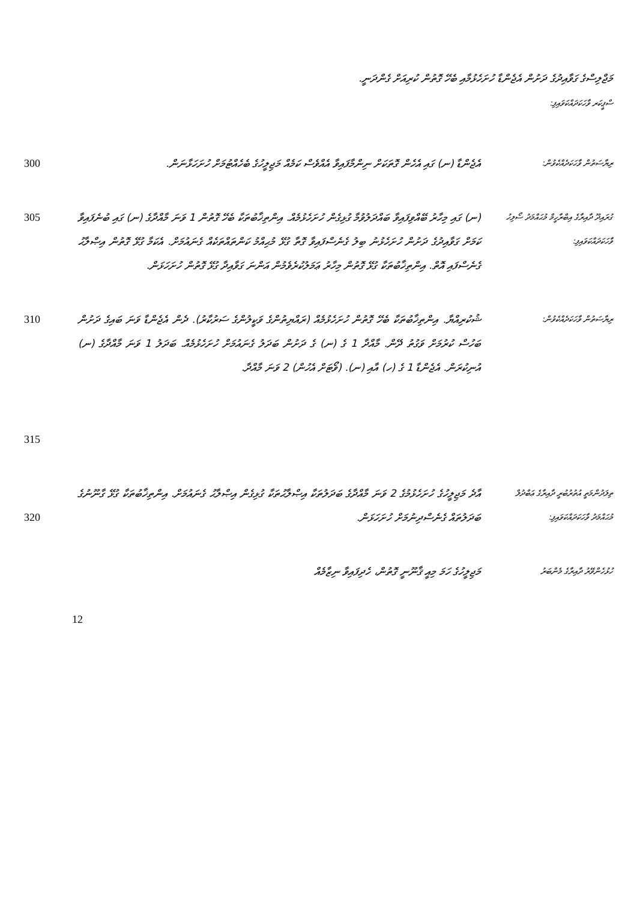މަޖްލިސްގެ ގަވާއިދުގެ ދަށުން އެޖެންޑާ ހުށަހެޅުމާއި ބެހޭ ގޮތުން ކުރިއަށް ގެންދަނީ.
ސްޕީކަރ ވާހަކަދައްކަވައިފި:
ރިޔާސަތުން ވާހަކަދެއްކެވުން:
އެޖެންޑާ (ނ) ގައި އެހެން ގޮތަކަށް ނިންމާފައިވާ އެއްވެސް ކަމެއް މަޖިލީހުގެ ބެހެއްޓުމަށް ހުށަހަޅާނަން.
300
ގުރައިދޫ ދާއިރާގެ އިބްރާހީމް މުޙައްމަދު ސޯލިހު ވާހަކަދައްކަވައިފި:
(ނ) ގައި މިހާރު ބޭއްވިފައިވާ ބައްދަލުވުމާ ގުޅިގެން ހުށަހެޅުމެއް. އިންތިޚާބުތަކާ ބެހޭ ގޮތުން 1 ވަނަ މާއްދާގެ (ނ) ގައި ބުނެފައިވާ ކަމަށް ގަވާއިދުގެ ދަށުން ހުށަހެޅުނު ބިލު ގެނެސްފައިވާ ގޮތާ ގުޅޭ މުޙިއްމު ކަންތައްތަކެއް ގެނައުމަށް. އެކަމާ ގުޅޭ ގޮތުން އިޞްލާޙު ގެނެސްފައި އޮތް. އިންތިޚާބުތަކާ ގުޅޭ ގޮތުން މިހާރު ޢަމަލުކުރެވެމުން އަންނަ ގަވާއިދާ ގުޅޭ ގޮތުން ހުށަހަޅަން.
305
ރިޔާސަތުން ވާހަކަދެއްކެވުން:
ޝުކުރިއްޔާ. އިންތިޚާބުތަކާ ބެހޭ ގޮތުން ހުށަހެޅުމެއް (ރައްޔިތުންގެ ވަކީލުންގެ ސަރުކާރު). ދެން އެޖެންޑާ ވަނަ ބައިގެ ދަށުން ބަހުސް ކުރުމަށް ވަގުތު ދޭން. މާއްދާ 1 ގެ (ނ) ގެ ދަށުން ބަދަލު ގެނައުމަށް ހުށަހެޅުމެއް. ބަދަލު 1 ވަނަ މާއްދާގެ (ނ) އުނިކުރަން. އެޖެންޑާ 1 ގެ (ހ) އާއި (ނ). (ވޯޓަށް އެހުން) 2 ވަނަ މާއްދާ.
310
315
ތިލަދުންމަތީ އުތުރުބުރީ ދާއިރާގެ ޢަބްދުލް މުޙައްމަދު ވާހަކަދައްކަވައިފި:
އާދެ މަޖިލީހުގެ ހުށަހެޅުމުގެ 2 ވަނަ މާއްދާގެ ބަދަލުތަކާ އިޞްލާޙުތަކާ ގުޅިގެން އިޞްލާޙު ގެނައުމަށް. އިންތިޚާބުތަކާ ގުޅޭ ގާނޫނުގެ ބަދަލުތައް ގެނެސްދިނުމަށް ހުށަހަޅަން.
320
ހުޅުހެންވޭރު ދާއިރާގެ މެންބަރު
މަޖިލީހުގެ ހަމަ މިއީ ޤާނޫނީ ގޮތުން، ހެދިފައިވާ ނިޒާމެއް
12